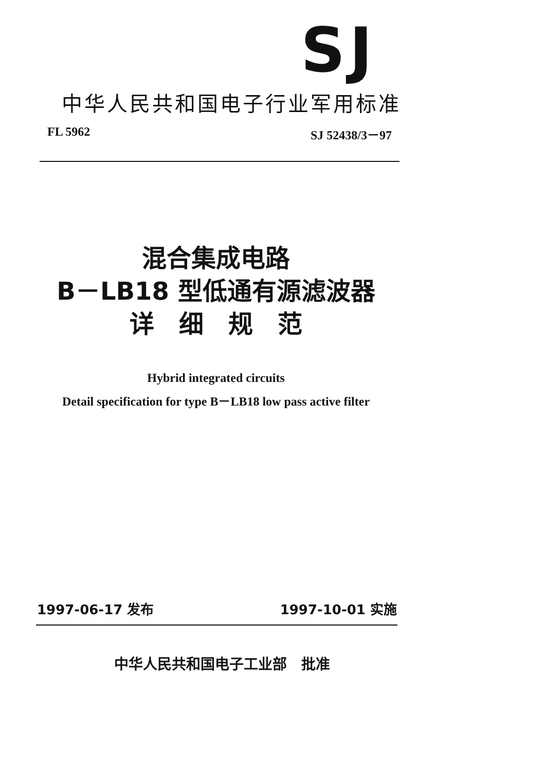SJ
中华人民共和国电子行业军用标准
FL 5962 SJ 52438/3－97
混合集成电路
B－LB18 型低通有源滤波器
详　细　规　范
Hybrid integrated circuits
Detail specification for type B－LB18 low pass active filter
1997-06-17 发布 1997-10-01 实施
中华人民共和国电子工业部　批准